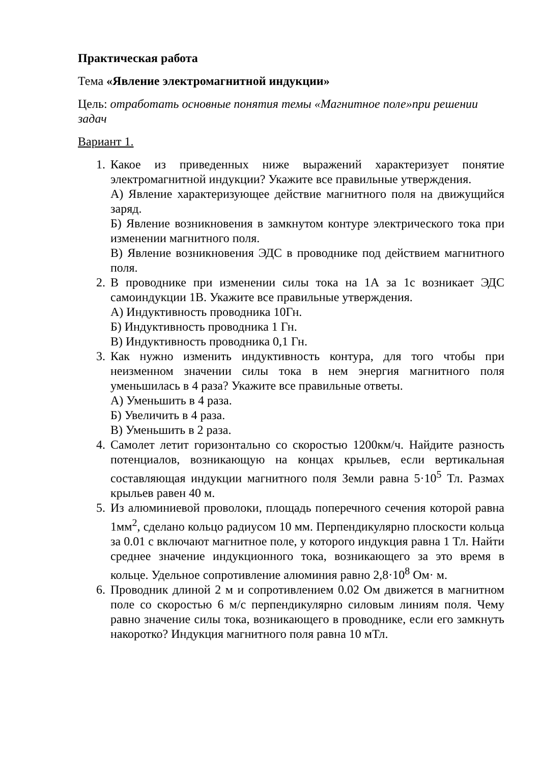Практическая работа
Тема «Явление электромагнитной индукции»
Цель: отработать основные понятия темы «Магнитное поле»при решении задач
Вариант 1.
1. Какое из приведенных ниже выражений характеризует понятие электромагнитной индукции? Укажите все правильные утверждения.
А) Явление характеризующее действие магнитного поля на движущийся заряд.
Б) Явление возникновения в замкнутом контуре электрического тока при изменении магнитного поля.
В) Явление возникновения ЭДС в проводнике под действием магнитного поля.
2. В проводнике при изменении силы тока на 1А за 1с возникает ЭДС самоиндукции 1В. Укажите все правильные утверждения.
А) Индуктивность проводника 10Гн.
Б) Индуктивность проводника 1 Гн.
В) Индуктивность проводника 0,1 Гн.
3. Как нужно изменить индуктивность контура, для того чтобы при неизменном значении силы тока в нем энергия магнитного поля уменьшилась в 4 раза? Укажите все правильные ответы.
А) Уменьшить в 4 раза.
Б) Увеличить в 4 раза.
В) Уменьшить в 2 раза.
4. Самолет летит горизонтально со скоростью 1200км/ч. Найдите разность потенциалов, возникающую на концах крыльев, если вертикальная составляющая индукции магнитного поля Земли равна 5·10<sup>5</sup> Тл. Размах крыльев равен 40 м.
5. Из алюминиевой проволоки, площадь поперечного сечения которой равна 1мм<sup>2</sup>, сделано кольцо радиусом 10 мм. Перпендикулярно плоскости кольца за 0.01 с включают магнитное поле, у которого индукция равна 1 Тл. Найти среднее значение индукционного тока, возникающего за это время в кольце. Удельное сопротивление алюминия равно 2,8·10<sup>8</sup> Ом· м.
6. Проводник длиной 2 м и сопротивлением 0.02 Ом движется в магнитном поле со скоростью 6 м/с перпендикулярно силовым линиям поля. Чему равно значение силы тока, возникающего в проводнике, если его замкнуть накоротко? Индукция магнитного поля равна 10 мТл.